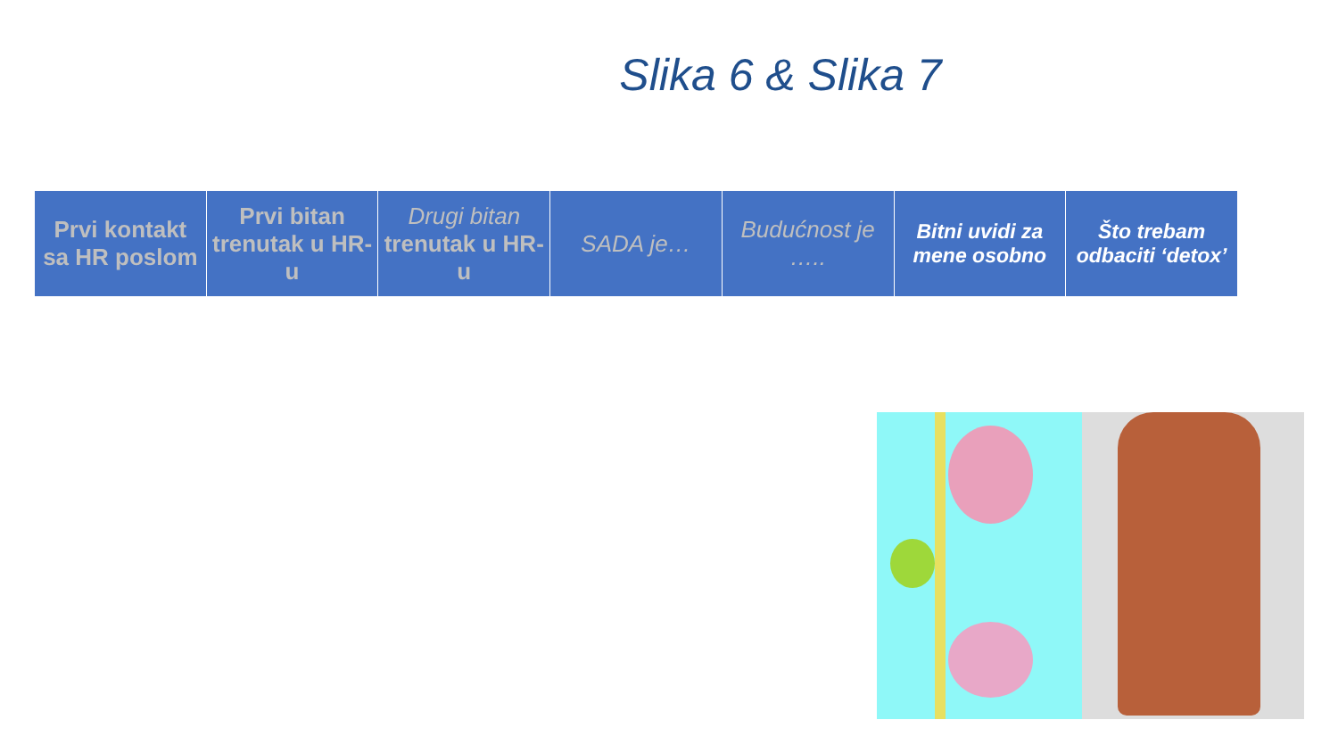Slika 6 & Slika 7
| Prvi kontakt sa HR poslom | Prvi bitan trenutak u HR-u | Drugi bitan trenutak u HR-u | SADA je… | Budućnost je ….. | Bitni uvidi za mene osobno | Što trebam odbaciti ‘detox’ |